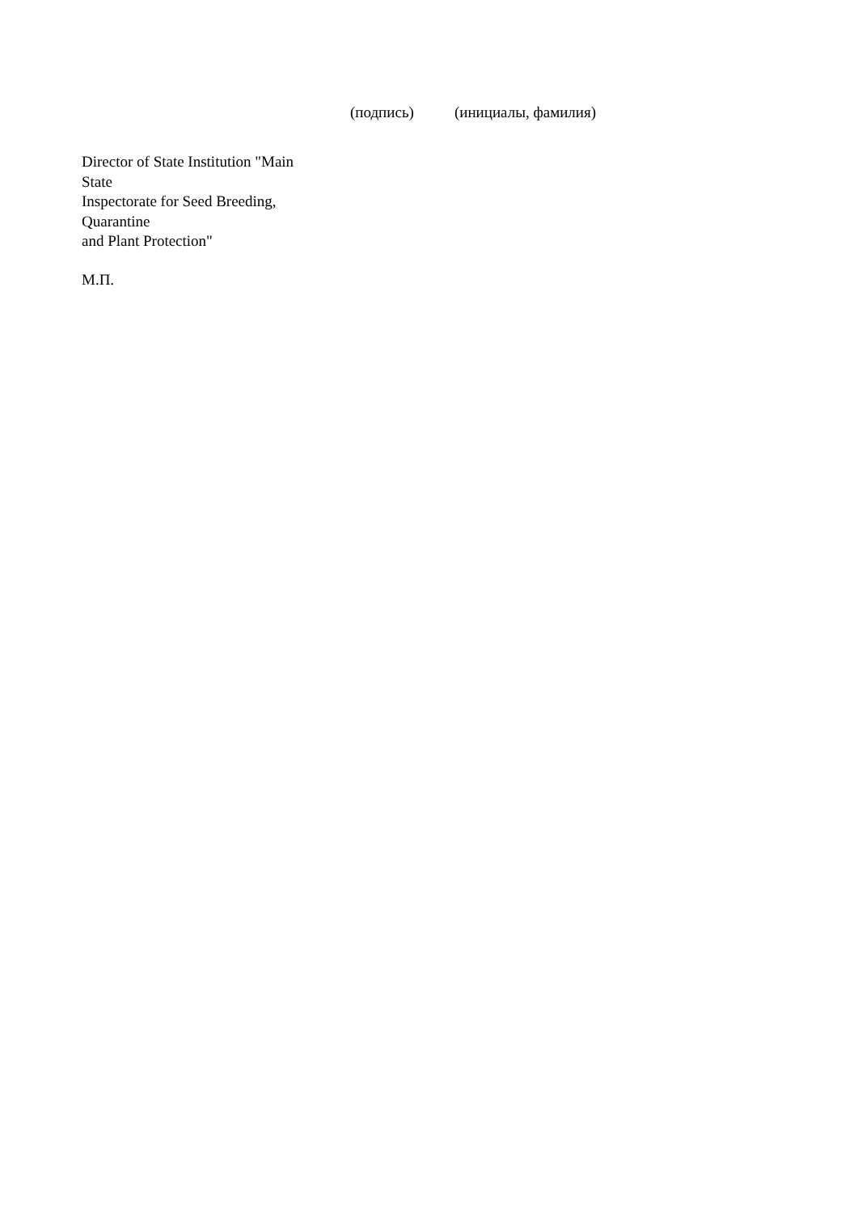(подпись) (инициалы, фамилия)
Director of State Institution "Main
State
Inspectorate for Seed Breeding,
Quarantine
and Plant Protection"
М.П.